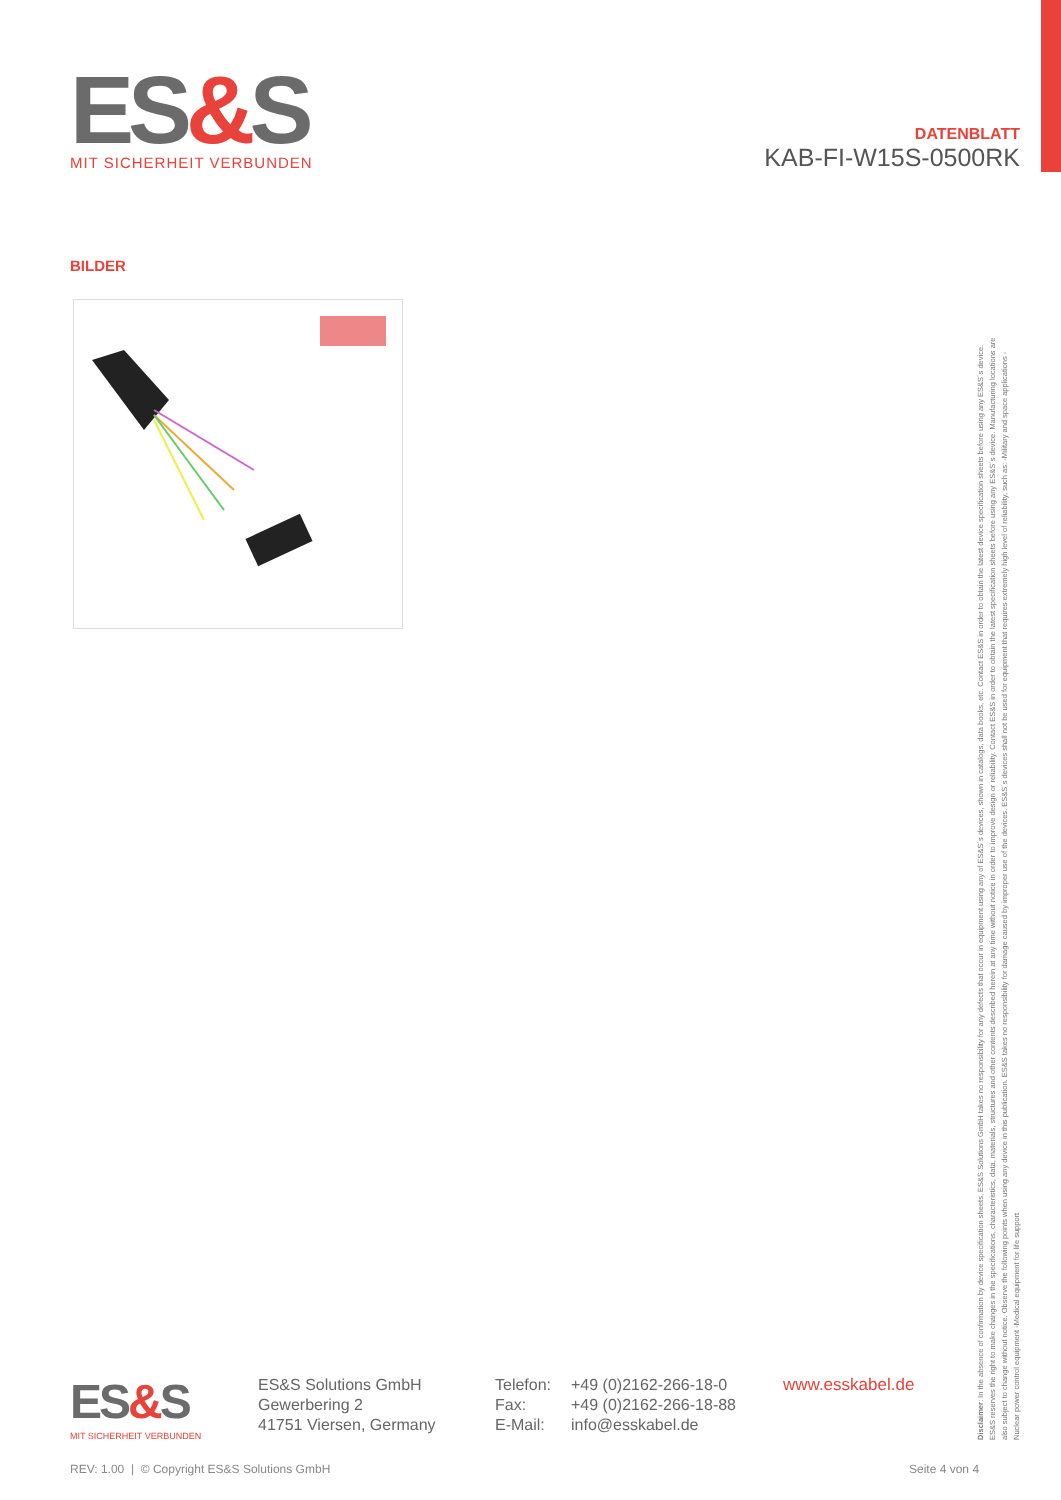ES&S
MIT SICHERHEIT VERBUNDEN
DATENBLATT
KAB-FI-W15S-0500RK
BILDER
Disclaimer: In the absence of confirmation by device specification sheets, ES&S Solutions GmbH takes no responsibility for any defects that occur in equipment using any of ES&S´s devices, shown in catalogs, data books, etc. Contact ES&S in order to obtain the latest device specification sheets before using any ES&S´s device. ES&S reserves the right to make changes in the specifications, characteristics, data, materials, structures and other contents described herein at any time without notice in order to improve design or reliability. Contact ES&S in order to obtain the latest specification sheets before using any ES&S´s device. Manufacturing locations are also subject to change without notice. Observe the following points when using any device in this publication. ES&S takes no responsibility for damage caused by improper use of the devices. ES&S´s devices shall not be used for equipment that requires extremely high level of reliability, such as: -Military and space applications -Nuclear power control equipment -Medical equipment for life support
ES&S
MIT SICHERHEIT VERBUNDEN
ES&S Solutions GmbH
Gewerbering 2
41751 Viersen, Germany
Telefon:
Fax:
E-Mail:
+49 (0)2162-266-18-0
+49 (0)2162-266-18-88
info@esskabel.de
www.esskabel.de
REV: 1.00 | © Copyright ES&S Solutions GmbH
Seite 4 von 4